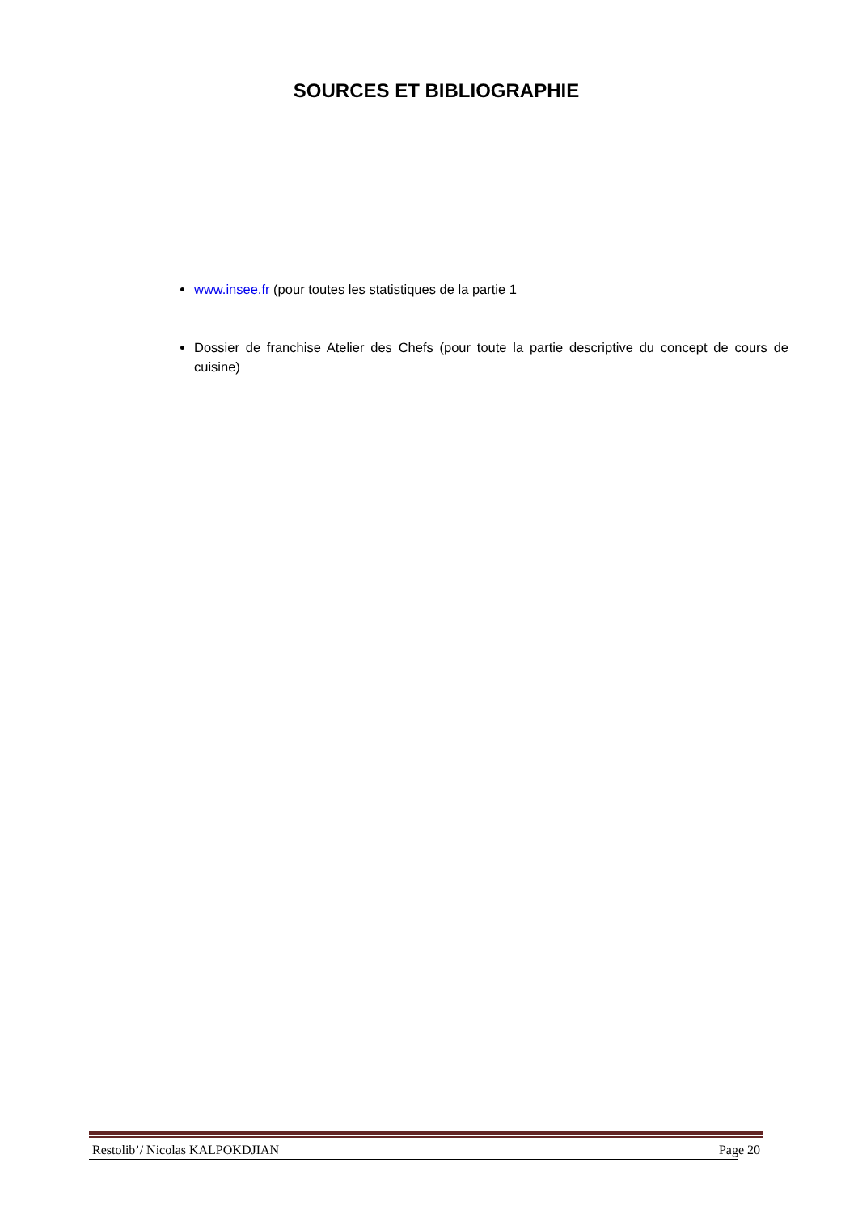SOURCES ET BIBLIOGRAPHIE
www.insee.fr (pour toutes les statistiques de la partie 1
Dossier de franchise Atelier des Chefs (pour toute la partie descriptive du concept de cours de cuisine)
Restolib’/ Nicolas KALPOKDJIAN Page 20